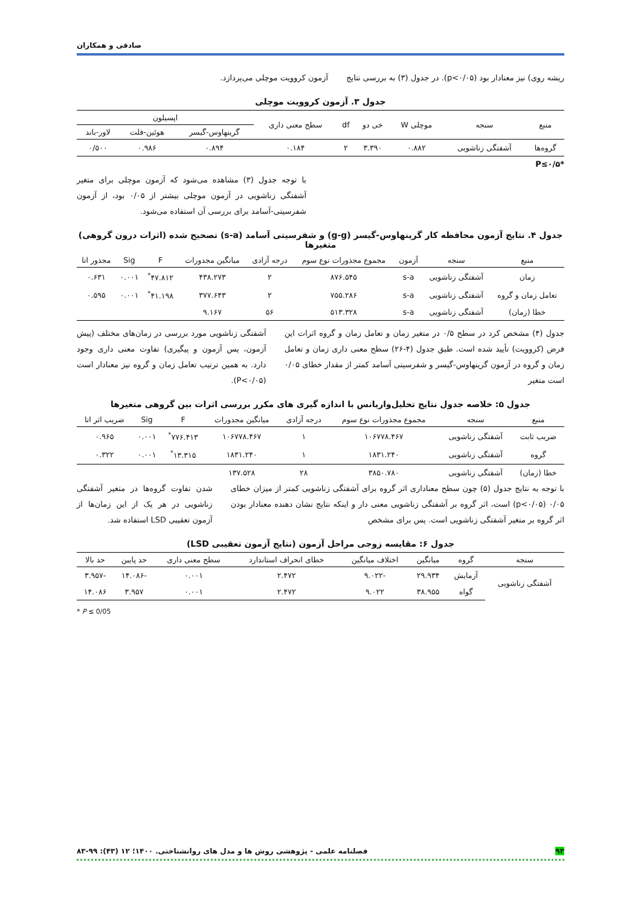صادقی و همکاران
ریشه روی) نیز معنادار بود (p<۰/۰۵). در جدول (۳) به بررسی نتایج
آزمون کروویت موچلی می‌پردازد.
جدول ۳. آزمون کروویت موچلی
| منبع | سنجه | موچلی W | خی دو | df | سطح معنی داری | اپسیلون | | |
| --- | --- | --- | --- | --- | --- | --- | --- | --- |
| | | | | | | گرینهاوس-گیسر | هوئین-فلت | لاور-باند |
| گروه‌ها | آشفتگی زناشویی | ۰.۸۸۲ | ۳.۳۹۰ | ۲ | ۰.۱۸۴ | ۰.۸۹۴ | ۰.۹۸۶ | ۰/۵۰۰ |
*P≤۰/۵
با توجه جدول (۳) مشاهده می‌شود که آزمون موچلی برای متغیر آشفتگی زناشویی در آزمون موچلی بیشتر از ۰/۰۵ بود، از آزمون شفرسیتی-آسامد برای بررسی آن استفاده می‌شود.
جدول ۴. نتایج آزمون محافظه کار گرینهاوس-گیسر (g-g) و شفرسیتی آسامد (s-a) تصحیح شده (اثرات درون گروهی) متغیرها
| منبع | سنجه | آزمون | مجموع مجذورات نوع سوم | درجه آزادی | میانگین مجدورات | F | Sig | مجذور اتا |
| --- | --- | --- | --- | --- | --- | --- | --- | --- |
| زمان | آشفتگی زناشویی | s-a | ۸۷۶.۵۴۵ | ۲ | ۴۳۸.۲۷۳ | ۴۷.۸۱۲<sup>*</sup> | ۰.۰۰۱ | ۰.۶۳۱ |
| تعامل زمان و گروه | آشفتگی زناشویی | s-a | ۷۵۵.۲۸۶ | ۲ | ۳۷۷.۶۴۳ | ۴۱.۱۹۸<sup>*</sup> | ۰.۰۰۱ | ۰.۵۹۵ |
| خطا (زمان) | آشفتگی زناشویی | s-a | ۵۱۳.۳۲۸ | ۵۶ | ۹.۱۶۷ | | | |
جدول (۴) مشخص کرد در سطح ۰/۵ در متغیر زمان و تعامل زمان و گروه اثرات این فرض (کروویت) تأیید شده است. طبق جدول (۴-۲۶) سطح معنی داری زمان و تعامل زمان و گروه در آزمون گرینهاوس-گیسر و شفرسیتی آسامد کمتر از مقدار خطای ۰/۰۵ است متغیر
آشفتگی زناشویی مورد بررسی در زمان‌های مختلف (پیش آزمون، پس آزمون و پیگیری) تفاوت معنی داری وجود دارد. به همین ترتیب تعامل زمان و گروه نیز معنادار است (P<۰/۰۵).
جدول ۵: خلاصه جدول نتایج تحلیل‌واریانس با اندازه گیری های مکرر بررسی اثرات بین گروهی متغیرها
| منبع | سنجه | مجموع مجذورات نوع سوم | درجه آزادی | میانگین مجدورات | F | Sig | ضریب اثر اتا |
| --- | --- | --- | --- | --- | --- | --- | --- |
| ضریب ثابت | آشفتگی زناشویی | ۱۰۶۷۷۸.۴۶۷ | ۱ | ۱۰۶۷۷۸.۴۶۷ | ۷۷۶.۴۱۳<sup>*</sup> | ۰.۰۰۱ | ۰.۹۶۵ |
| گروه | آشفتگی زناشویی | ۱۸۳۱.۲۴۰ | ۱ | ۱۸۳۱.۲۴۰ | ۱۳.۳۱۵<sup>*</sup> | ۰.۰۰۱ | ۰.۳۲۲ |
| خطا (زمان) | آشفتگی زناشویی | ۳۸۵۰.۷۸۰ | ۲۸ | ۱۳۷.۵۲۸ | | | |
با توجه به نتایج جدول (۵) چون سطح معناداری اثر گروه برای آشفتگی زناشویی کمتر از میزان خطای ۰/۰۵ (p<۰/۰۵) است، اثر گروه بر آشفتگی زناشویی معنی دار و اینکه نتایج نشان دهنده معنادار بودن اثر گروه بر متغیر آشفتگی زناشویی است. پس برای مشخص
شدن تفاوت گروه‌ها در متغیر آشفتگی زناشویی در هر یک از این زمان‌ها از آزمون تعقیبی LSD استفاده شد.
جدول ۶: مقایسه زوجی مراحل آزمون (نتایج آزمون تعقیبی LSD)
| سنجه | گروه | میانگین | اختلاف میانگین | خطای انحراف استاندارد | سطح معنی داری | حد پایین | حد بالا |
| --- | --- | --- | --- | --- | --- | --- | --- |
| آشفتگی زناشویی | آزمایش | ۲۹.۹۳۴ | -۹.۰۲۲ | ۲.۴۷۲ | ۰.۰۰۱ | -۱۴.۰۸۶ | -۳.۹۵۷ |
| | گواه | ۳۸.۹۵۵ | ۹.۰۲۲ | ۲.۴۷۲ | ۰.۰۰۱ | ۳.۹۵۷ | ۱۴.۰۸۶ |
* P ≤ 0/05
۹۳ فصلنامه علمی - پژوهشی روش ها و مدل های روانشناختی. ۱۴۰۰؛ ۱۲ (۴۳): ۹۹-۸۳